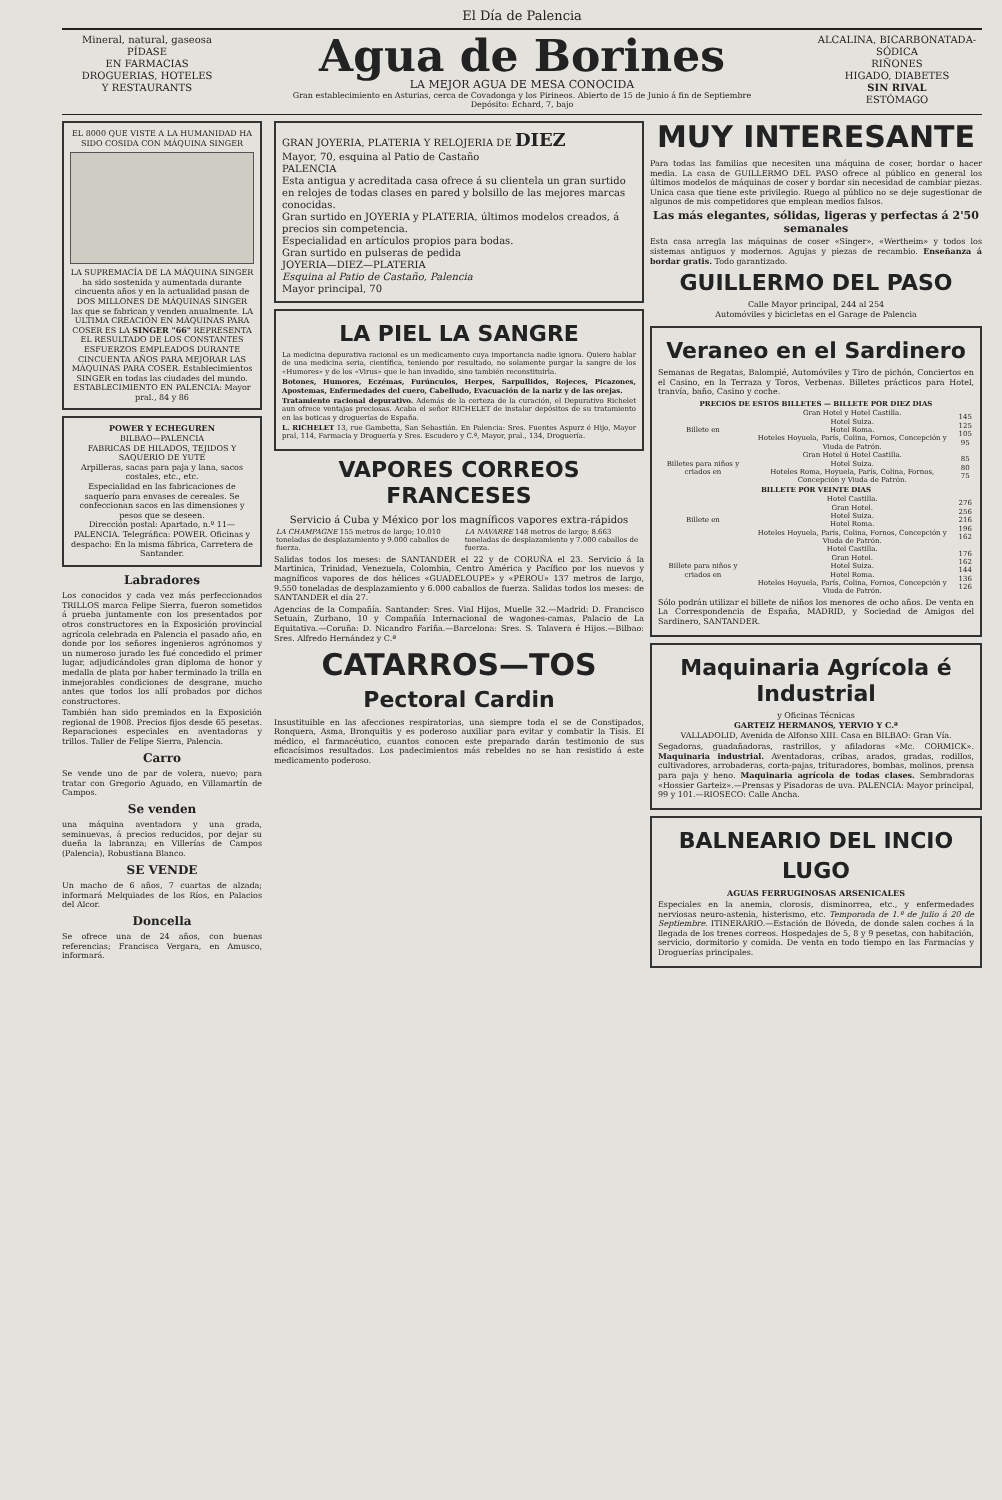El Día de Palencia
Mineral, natural, gaseosa
PÍDASE
EN FARMACIAS
DROGUERIAS, HOTELES
Y RESTAURANTS
Agua de Borines
LA MEJOR AGUA DE MESA CONOCIDA
Gran establecimiento en Asturias, cerca de Covadonga y los Pirineos. Abierto de 15 de Junio á fin de Septiembre
Depósito: Echard, 7, bajo
ALCALINA, BICARBONATADA-SÓDICA
RIÑONES
HIGADO, DIABETES
SIN RIVAL
ESTÓMAGO
EL 8000 QUE VISTE A LA HUMANIDAD HA SIDO COSIDA CON MÁQUINA SINGER
LA SUPREMACÍA DE LA MÁQUINA SINGER ha sido sostenida y aumentada durante cincuenta años y en la actualidad pasan de DOS MILLONES DE MÁQUINAS SINGER las que se fabrican y venden anualmente. LA ÚLTIMA CREACIÓN EN MÁQUINAS PARA COSER ES LA SINGER "66" REPRESENTA EL RESULTADO DE LOS CONSTANTES ESFUERZOS EMPLEADOS DURANTE CINCUENTA AÑOS PARA MEJORAR LAS MÁQUINAS PARA COSER. Establecimientos SINGER en todas las ciudades del mundo.
ESTABLECIMIENTO EN PALENCIA: Mayor pral., 84 y 86
POWER Y ECHEGUREN
BILBAO—PALENCIA
FABRICAS DE HILADOS, TEJIDOS Y SAQUERIO DE YUTE
Arpilleras, sacas para paja y lana, sacos costales, etc., etc.
Especialidad en las fabricaciones de saquerío para envases de cereales. Se confeccionan sacos en las dimensiones y pesos que se deseen.
Dirección postal: Apartado, n.º 11—PALENCIA. Telegráfica: POWER. Oficinas y despacho: En la misma fábrica, Carretera de Santander.
Labradores
Los conocidos y cada vez más perfeccionados TRILLOS marca Felipe Sierra, fueron sometidos á prueba juntamente con los presentados por otros constructores en la Exposición provincial agrícola celebrada en Palencia el pasado año, en donde por los señores ingenieros agrónomos y un numeroso jurado les fué concedido el primer lugar, adjudicándoles gran diploma de honor y medalla de plata por haber terminado la trilla en inmejorables condiciones de desgrane, mucho antes que todos los allí probados por dichos constructores.
También han sido premiados en la Exposición regional de 1908. Precios fijos desde 65 pesetas. Reparaciones especiales en aventadoras y trillos. Taller de Felipe Sierra, Palencia.
Carro
Se vende uno de par de volera, nuevo; para tratar con Gregorio Aguado, en Villamartín de Campos.
Se venden
una máquina aventadora y una grada, seminuevas, á precios reducidos, por dejar su dueña la labranza; en Villerías de Campos (Palencia), Robustiana Blanco.
SE VENDE
Un macho de 6 años, 7 cuartas de alzada; informará Melquiades de los Ríos, en Palacios del Alcor.
Doncella
Se ofrece una de 24 años, con buenas referencias; Francisca Vergara, en Amusco, informará.
GRAN JOYERIA, PLATERIA Y RELOJERIA DE DIEZ
Mayor, 70, esquina al Patio de Castaño
PALENCIA
Esta antigua y acreditada casa ofrece á su clientela un gran surtido en relojes de todas clases en pared y bolsillo de las mejores marcas conocidas.
Gran surtido en JOYERIA y PLATERIA, últimos modelos creados, á precios sin competencia.
Especialidad en artículos propios para bodas.
Gran surtido en pulseras de pedida
JOYERIA—DIEZ—PLATERIA
Esquina al Patio de Castaño, Palencia
Mayor principal, 70
LA PIEL LA SANGRE
La medicina depurativa racional es un medicamento cuya importancia nadie ignora. Quiero hablar de una medicina seria, científica, teniendo por resultado, no solamente purgar la sangre de los «Humores» y de los «Virus» que le han invadido, sino también reconstituirla.
Botones, Humores, Eczémas, Furúnculos, Herpes, Sarpullidos, Rojeces, Picazones, Apostemas, Enfermedades del cuero, Cabelludo, Evacuación de la nariz y de las orejas.
Tratamiento racional depurativo. Además de la certeza de la curación, el Depurativo Richelet aun ofrece ventajas preciosas. Acaba el señor RICHELET de instalar depósitos de su tratamiento en las boticas y droguerías de España.
L. RICHELET 13, rue Gambetta, San Sebastián. En Palencia: Sres. Fuentes Aspurz é Hijo, Mayor pral, 114, Farmacia y Droguería y Sres. Escudero y C.ª, Mayor, pral., 134, Droguería.
VAPORES CORREOS FRANCESES
Servicio á Cuba y México por los magníficos vapores extra-rápidos
| LA CHAMPAGNE 155 metros de largo; 10.010 toneladas de desplazamiento y 9.000 caballos de fuerza. | LA NAVARRE 148 metros de largo; 8.663 toneladas de desplazamiento y 7.000 caballos de fuerza. |
Salidas todos los meses: de SANTANDER el 22 y de CORUÑA el 23. Servicio á la Martinica, Trinidad, Venezuela, Colombia, Centro América y Pacífico por los nuevos y magníficos vapores de dos hélices «GUADELOUPE» y «PEROU» 137 metros de largo, 9.550 toneladas de desplazamiento y 6.000 caballos de fuerza. Salidas todos los meses: de SANTANDER el día 27.
Agencias de la Compañía. Santander: Sres. Vial Hijos, Muelle 32.—Madrid: D. Francisco Setuain, Zurbano, 10 y Compañía Internacional de wagones-camas, Palacio de La Equitativa.—Coruña: D. Nicandro Fariña.—Barcelona: Sres. S. Talavera é Hijos.—Bilbao: Sres. Alfredo Hernández y C.ª
CATARROS—TOS
Pectoral Cardin
Insustituible en las afecciones respiratorias, una siempre toda el se de Constipados, Ronquera, Asma, Bronquitis y es poderoso auxiliar para evitar y combatir la Tisis. El médico, el farmacéutico, cuantos conocen este preparado darán testimonio de sus eficacísimos resultados. Los padecimientos más rebeldes no se han resistido á este medicamento poderoso.
MUY INTERESANTE
Para todas las familias que necesiten una máquina de coser, bordar o hacer media. La casa de GUILLERMO DEL PASO ofrece al público en general los últimos modelos de máquinas de coser y bordar sin necesidad de cambiar piezas. Unica casa que tiene este privilegio. Ruego al público no se deje sugestionar de algunos de mis competidores que emplean medios falsos.
Las más elegantes, sólidas, ligeras y perfectas á 2'50 semanales
Esta casa arregla las máquinas de coser «Singer», «Wertheim» y todos los sistemas antiguos y modernos. Agujas y piezas de recambio. Enseñanza á bordar gratis. Todo garantizado.
GUILLERMO DEL PASO
Calle Mayor principal, 244 al 254
Automóviles y bicicletas en el Garage de Palencia
Veraneo en el Sardinero
Semanas de Regatas, Balompié, Automóviles y Tiro de pichón, Conciertos en el Casino, en la Terraza y Toros, Verbenas. Billetes prácticos para Hotel, tranvía, baño, Casino y coche.
| PRECIOS DE ESTOS BILLETES — BILLETE POR DIEZ DIAS | | |
| --- | --- | --- |
| Billete en | Gran Hotel y Hotel Castilla. Hotel Suiza. Hotel Roma. Hoteles Hoyuela, París, Colina, Fornos, Concepción y Viuda de Patrón. | 145 125 105 95 |
| Billetes para niños y criados en | Gran Hotel ú Hotel Castilla. Hotel Suiza. Hoteles Roma, Hoyuela, París, Colina, Fornos, Concepción y Viuda de Patrón. | 85 80 75 |
| BILLETE POR VEINTE DIAS | | |
| Billete en | Hotel Castilla. Gran Hotel. Hotel Suiza. Hotel Roma. Hoteles Hoyuela, París, Colina, Fornos, Concepción y Viuda de Patrón. | 276 256 216 196 162 |
| Billete para niños y criados en | Hotel Castilla. Gran Hotel. Hotel Suiza. Hotel Roma. Hoteles Hoyuela, París, Colina, Fornos, Concepción y Viuda de Patrón. | 176 162 144 136 126 |
Sólo podrán utilizar el billete de niños los menores de ocho años. De venta en La Correspondencia de España, MADRID, y Sociedad de Amigos del Sardinero, SANTANDER.
Maquinaria Agrícola é Industrial
y Oficinas Técnicas
GARTEIZ HERMANOS, YERVIO Y C.ª
VALLADOLID, Avenida de Alfonso XIII. Casa en BILBAO: Gran Vía.
Segadoras, guadañadoras, rastrillos, y afiladoras «Mc. CORMICK». Maquinaria industrial. Aventadoras, cribas, arados, gradas, rodillos, cultivadores, arrobaderas, corta-pajas, trituradores, bombas, molinos, prensa para paja y heno. Maquinaria agrícola de todas clases. Sembradoras «Hossier Garteiz».—Prensas y Pisadoras de uva. PALENCIA: Mayor principal, 99 y 101.—RIOSECO: Calle Ancha.
BALNEARIO DEL INCIO
LUGO
AGUAS FERRUGINOSAS ARSENICALES
Especiales en la anemia, clorosis, disminorrea, etc., y enfermedades nerviosas neuro-astenia, histerismo, etc. Temporada de 1.º de Julio á 20 de Septiembre. ITINERARIO.—Estación de Bóveda, de donde salen coches á la llegada de los trenes correos. Hospedajes de 5, 8 y 9 pesetas, con habitación, servicio, dormitorio y comida. De venta en todo tiempo en las Farmacias y Droguerías principales.